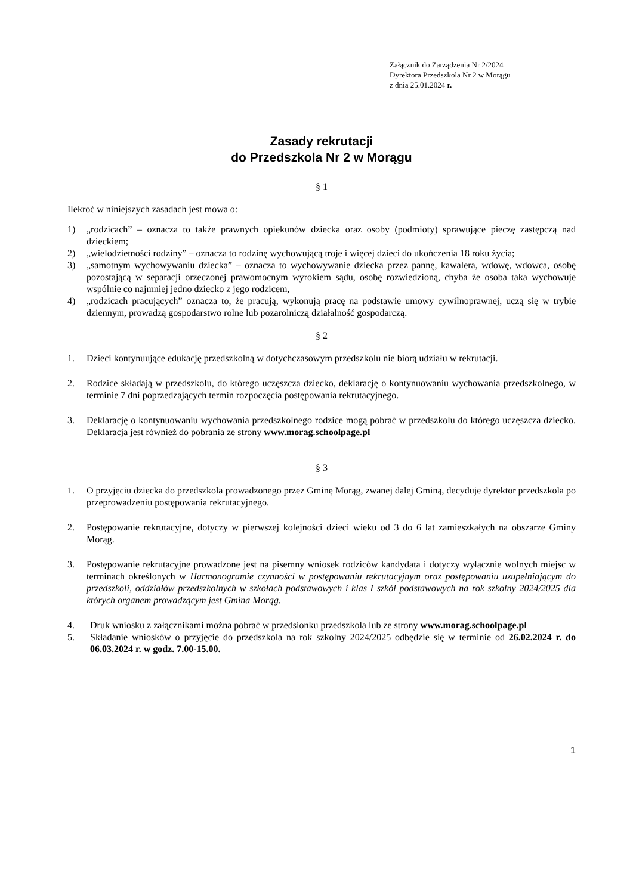Załącznik do Zarządzenia Nr 2/2024
Dyrektora Przedszkola Nr 2 w Morągu
z dnia 25.01.2024 r.
Zasady rekrutacji
do Przedszkola Nr 2 w Morągu
§ 1
Ilekroć w niniejszych zasadach jest mowa o:
1) „rodzicach” – oznacza to także prawnych opiekunów dziecka oraz osoby (podmioty) sprawujące pieczę zastępczą nad dzieckiem;
2) „wielodzietności rodziny” – oznacza to rodzinę wychowującą troje i więcej dzieci do ukończenia 18 roku życia;
3) „samotnym wychowywaniu dziecka” – oznacza to wychowywanie dziecka przez pannę, kawalera, wdowę, wdowca, osobę pozostającą w separacji orzeczonej prawomocnym wyrokiem sądu, osobę rozwiedzioną, chyba że osoba taka wychowuje wspólnie co najmniej jedno dziecko z jego rodzicem,
4) „rodzicach pracujących” oznacza to, że pracują, wykonują pracę na podstawie umowy cywilnoprawnej, uczą się w trybie dziennym, prowadzą gospodarstwo rolne lub pozarolniczą działalność gospodarczą.
§ 2
1. Dzieci kontynuujące edukację przedszkolną w dotychczasowym przedszkolu nie biorą udziału w rekrutacji.
2. Rodzice składają w przedszkolu, do którego uczęszcza dziecko, deklarację o kontynuowaniu wychowania przedszkolnego, w terminie 7 dni poprzedzających termin rozpoczęcia postępowania rekrutacyjnego.
3. Deklarację o kontynuowaniu wychowania przedszkolnego rodzice mogą pobrać w przedszkolu do którego uczęszcza dziecko. Deklaracja jest również do pobrania ze strony www.morag.schoolpage.pl
§ 3
1. O przyjęciu dziecka do przedszkola prowadzonego przez Gminę Morąg, zwanej dalej Gminą, decyduje dyrektor przedszkola po przeprowadzeniu postępowania rekrutacyjnego.
2. Postępowanie rekrutacyjne, dotyczy w pierwszej kolejności dzieci wieku od 3 do 6 lat zamieszkałych na obszarze Gminy Morąg.
3. Postępowanie rekrutacyjne prowadzone jest na pisemny wniosek rodziców kandydata i dotyczy wyłącznie wolnych miejsc w terminach określonych w Harmonogramie czynności w postępowaniu rekrutacyjnym oraz postępowaniu uzupełniającym do przedszkoli, oddziałów przedszkolnych w szkołach podstawowych i klas I szkół podstawowych na rok szkolny 2024/2025 dla których organem prowadzącym jest Gmina Morąg.
4. Druk wniosku z załącznikami można pobrać w przedsionku przedszkola lub ze strony www.morag.schoolpage.pl
5. Składanie wniosków o przyjęcie do przedszkola na rok szkolny 2024/2025 odbędzie się w terminie od 26.02.2024 r. do 06.03.2024 r. w godz. 7.00-15.00.
1